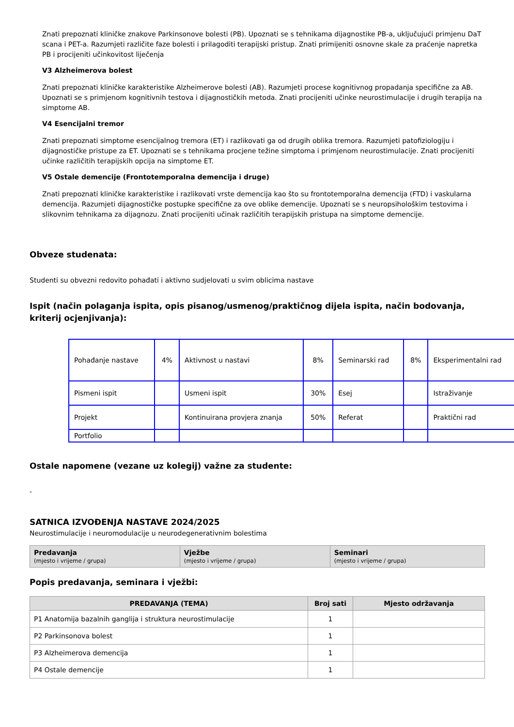Znati prepoznati kliničke znakove Parkinsonove bolesti (PB). Upoznati se s tehnikama dijagnostike PB-a, uključujući primjenu DaT scana i PET-a. Razumjeti različite faze bolesti i prilagoditi terapijski pristup. Znati primijeniti osnovne skale za praćenje napretka PB i procijeniti učinkovitost liječenja
V3 Alzheimerova bolest
Znati prepoznati kliničke karakteristike Alzheimerove bolesti (AB). Razumjeti procese kognitivnog propadanja specifične za AB. Upoznati se s primjenom kognitivnih testova i dijagnostičkih metoda. Znati procijeniti učinke neurostimulacije i drugih terapija na simptome AB.
V4 Esencijalni tremor
Znati prepoznati simptome esencijalnog tremora (ET) i razlikovati ga od drugih oblika tremora. Razumjeti patofiziologiju i dijagnostičke pristupe za ET. Upoznati se s tehnikama procjene težine simptoma i primjenom neurostimulacije. Znati procijeniti učinke različitih terapijskih opcija na simptome ET.
V5 Ostale demencije (Frontotemporalna demencija i druge)
Znati prepoznati kliničke karakteristike i razlikovati vrste demencija kao što su frontotemporalna demencija (FTD) i vaskularna demencija. Razumjeti dijagnostičke postupke specifične za ove oblike demencije. Upoznati se s neuropsihološkim testovima i slikovnim tehnikama za dijagnozu. Znati procijeniti učinak različitih terapijskih pristupa na simptome demencije.
Obveze studenata:
Studenti su obvezni redovito pohađati i aktivno sudjelovati u svim oblicima nastave
Ispit (način polaganja ispita, opis pisanog/usmenog/praktičnog dijela ispita, način bodovanja, kriterij ocjenjivanja):
| Pohađanje nastave | 4% | Aktivnost u nastavi | 8% | Seminarski rad | 8% | Eksperimentalni rad |
| Pismeni ispit | | Usmeni ispit | 30% | Esej | | Istraživanje |
| Projekt | | Kontinuirana provjera znanja | 50% | Referat | | Praktični rad |
| Portfolio | | | | | | |
Ostale napomene (vezane uz kolegij) važne za studente:
-
SATNICA IZVOĐENJA NASTAVE 2024/2025
Neurostimulacije i neuromodulacije u neurodegenerativnim bolestima
| Predavanja (mjesto i vrijeme / grupa) | Vježbe (mjesto i vrijeme / grupa) | Seminari (mjesto i vrijeme / grupa) |
Popis predavanja, seminara i vježbi:
| PREDAVANJA (TEMA) | Broj sati | Mjesto održavanja |
| --- | --- | --- |
| P1 Anatomija bazalnih ganglija i struktura neurostimulacije | 1 | |
| P2 Parkinsonova bolest | 1 | |
| P3 Alzheimerova demencija | 1 | |
| P4 Ostale demencije | 1 | |